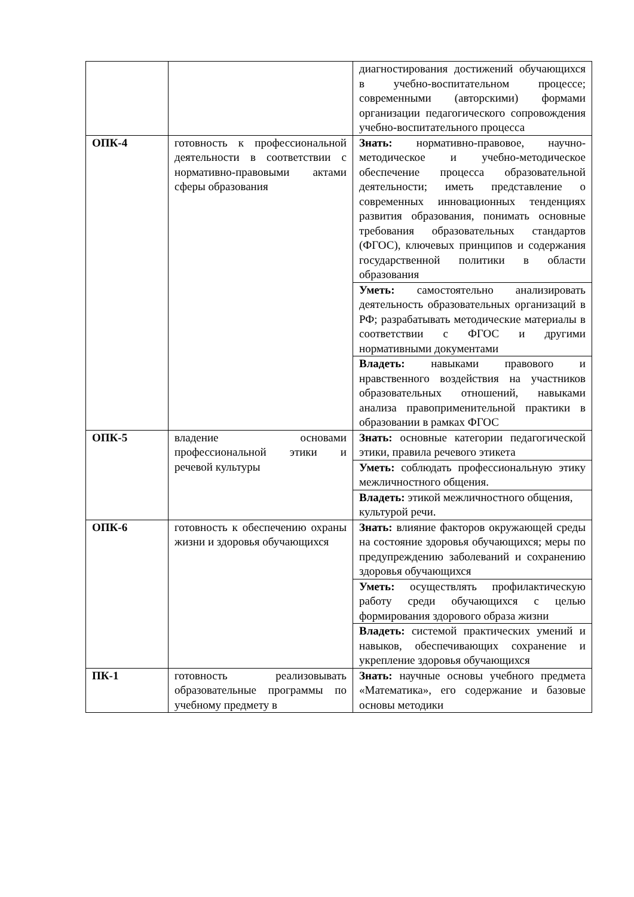| | | диагностирования достижений обучающихся в учебно-воспитательном процессе; современными (авторскими) формами организации педагогического сопровождения учебно-воспитательного процесса |
| ОПК-4 | готовность к профессиональной деятельности в соответствии с нормативно-правовыми актами сферы образования | Знать: нормативно-правовое, научно-методическое и учебно-методическое обеспечение процесса образовательной деятельности; иметь представление о современных инновационных тенденциях развития образования, понимать основные требования образовательных стандартов (ФГОС), ключевых принципов и содержания государственной политики в области образования |
| | | Уметь: самостоятельно анализировать деятельность образовательных организаций в РФ; разрабатывать методические материалы в соответствии с ФГОС и другими нормативными документами |
| | | Владеть: навыками правового и нравственного воздействия на участников образовательных отношений, навыками анализа правоприменительной практики в образовании в рамках ФГОС |
| ОПК-5 | владение основами профессиональной этики и речевой культуры | Знать: основные категории педагогической этики, правила речевого этикета |
| | | Уметь: соблюдать профессиональную этику межличностного общения. |
| | | Владеть: этикой межличностного общения, культурой речи. |
| ОПК-6 | готовность к обеспечению охраны жизни и здоровья обучающихся | Знать: влияние факторов окружающей среды на состояние здоровья обучающихся; меры по предупреждению заболеваний и сохранению здоровья обучающихся |
| | | Уметь: осуществлять профилактическую работу среди обучающихся с целью формирования здорового образа жизни |
| | | Владеть: системой практических умений и навыков, обеспечивающих сохранение и укрепление здоровья обучающихся |
| ПК-1 | готовность реализовывать образовательные программы по учебному предмету в | Знать: научные основы учебного предмета «Математика», его содержание и базовые основы методики |